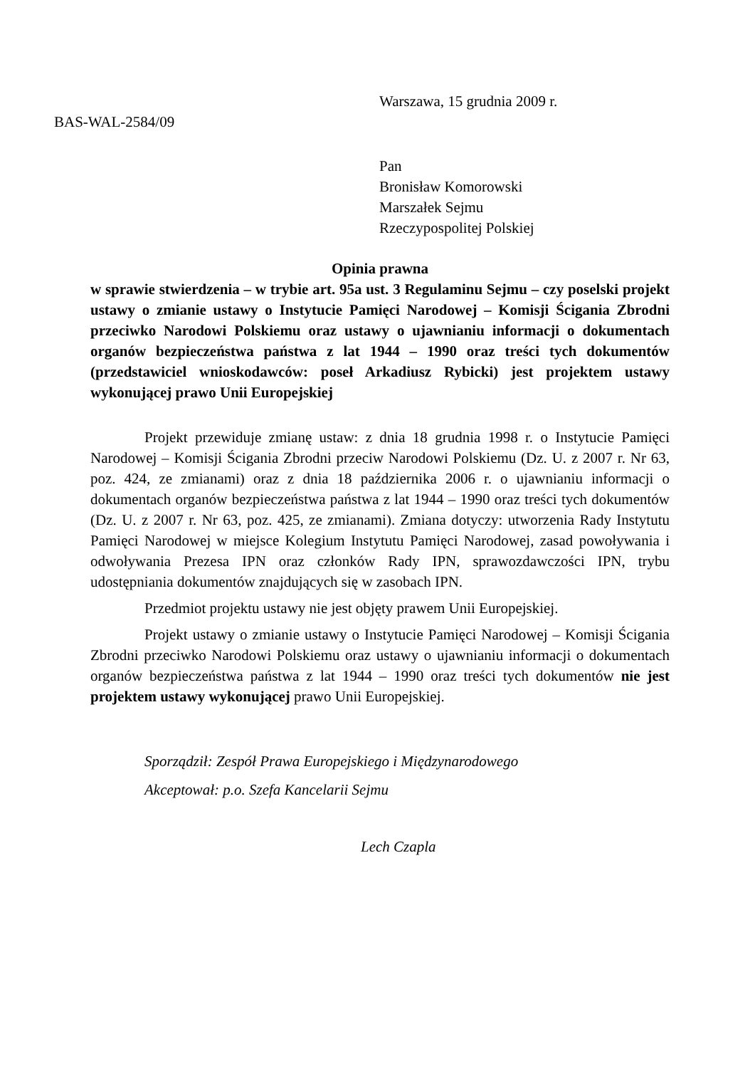Warszawa, 15 grudnia 2009 r.
BAS-WAL-2584/09
Pan
Bronisław Komorowski
Marszałek Sejmu
Rzeczypospolitej Polskiej
Opinia prawna
w sprawie stwierdzenia – w trybie art. 95a ust. 3 Regulaminu Sejmu – czy poselski projekt ustawy o zmianie ustawy o Instytucie Pamięci Narodowej – Komisji Ścigania Zbrodni przeciwko Narodowi Polskiemu oraz ustawy o ujawnianiu informacji o dokumentach organów bezpieczeństwa państwa z lat 1944 – 1990 oraz treści tych dokumentów (przedstawiciel wnioskodawców: poseł Arkadiusz Rybicki) jest projektem ustawy wykonującej prawo Unii Europejskiej
Projekt przewiduje zmianę ustaw: z dnia 18 grudnia 1998 r. o Instytucie Pamięci Narodowej – Komisji Ścigania Zbrodni przeciw Narodowi Polskiemu (Dz. U. z 2007 r. Nr 63, poz. 424, ze zmianami) oraz z dnia 18 października 2006 r. o ujawnianiu informacji o dokumentach organów bezpieczeństwa państwa z lat 1944 – 1990 oraz treści tych dokumentów (Dz. U. z 2007 r. Nr 63, poz. 425, ze zmianami). Zmiana dotyczy: utworzenia Rady Instytutu Pamięci Narodowej w miejsce Kolegium Instytutu Pamięci Narodowej, zasad powoływania i odwoływania Prezesa IPN oraz członków Rady IPN, sprawozdawczości IPN, trybu udostępniania dokumentów znajdujących się w zasobach IPN.
Przedmiot projektu ustawy nie jest objęty prawem Unii Europejskiej.
Projekt ustawy o zmianie ustawy o Instytucie Pamięci Narodowej – Komisji Ścigania Zbrodni przeciwko Narodowi Polskiemu oraz ustawy o ujawnianiu informacji o dokumentach organów bezpieczeństwa państwa z lat 1944 – 1990 oraz treści tych dokumentów nie jest projektem ustawy wykonującej prawo Unii Europejskiej.
Sporządził: Zespół Prawa Europejskiego i Międzynarodowego
Akceptował: p.o. Szefa Kancelarii Sejmu
Lech Czapla